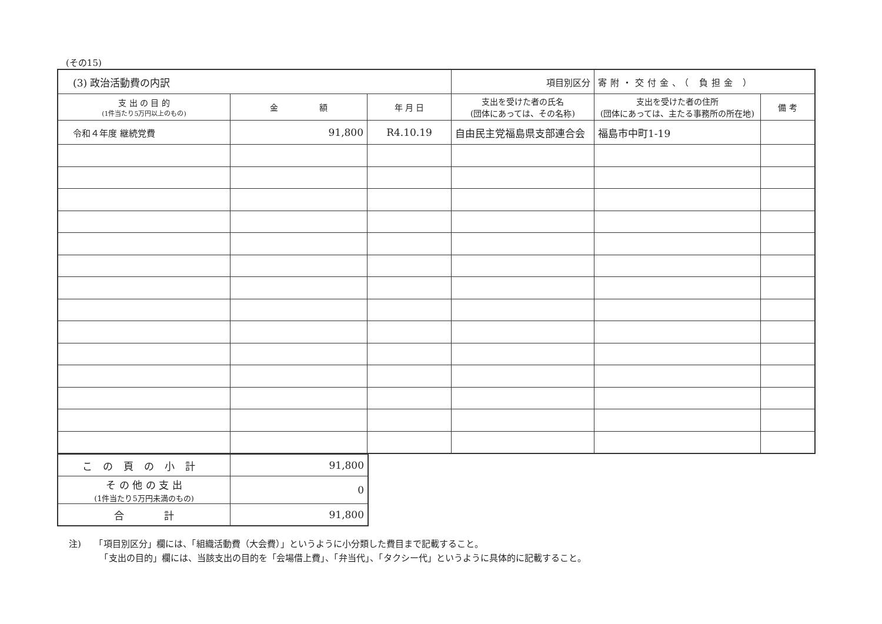(その15)
| (3) 政治活動費の内訳 | | | 項目別区分 | 寄附・交付金、（ 負担金 ） | |
| 支 出 の 目 的 (1件当たり5万円以上のもの) | 金 額 | 年 月 日 | 支出を受けた者の氏名 (団体にあっては、その名称) | 支出を受けた者の住所 (団体にあっては、主たる事務所の所在地) | 備 考 |
| 令和４年度 継続党費 | 91,800 | R4.10.19 | 自由民主党福島県支部連合会 | 福島市中町1-19 | |
| この頁の小計 | 91,800 |
| そ の 他 の 支 出 (1件当たり5万円未満のもの) | 0 |
| 合 計 | 91,800 |
注)　　「項目別区分」欄には、「組織活動費（大会費）」というように小分類した費目まで記載すること。
　　　　「支出の目的」欄には、当該支出の目的を「会場借上費」、「弁当代」、「タクシー代」というように具体的に記載すること。